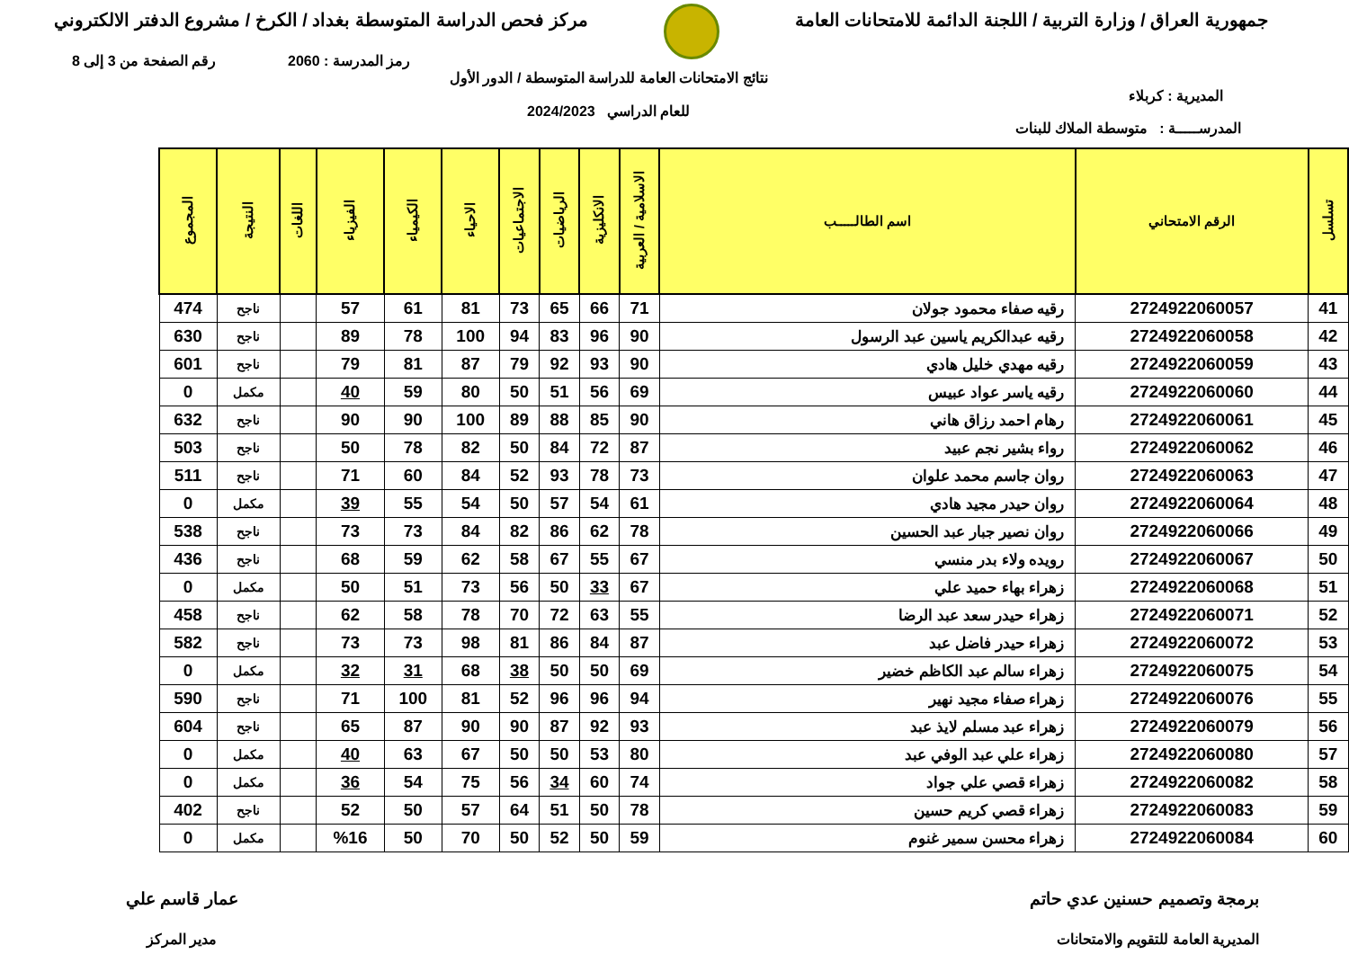جمهورية العراق / وزارة التربية / اللجنة الدائمة للامتحانات العامة
مركز فحص الدراسة المتوسطة بغداد / الكرخ / مشروع الدفتر الالكتروني
رمز المدرسة : 2060 رقم الصفحة من 3 إلى 8
المديرية : كربلاء نتائج الامتحانات العامة للدراسة المتوسطة / الدور الأول
للعام الدراسي 2024/2023
المدرســـــة : متوسطة الملاك للبنات
| تسلسل | الرقم الامتحاني | اسم الطالـــــب | الاسلامية / العربية | الانكليزية | الرياضيات | الاجتماعيات | الاحياء | الكيمياء | الفيزياء | اللغات | النتيجة | المجموع |
| --- | --- | --- | --- | --- | --- | --- | --- | --- | --- | --- | --- | --- |
| 41 | 2724922060057 | رقيه صفاء محمود جولان | 71 | 66 | 65 | 73 | 81 | 61 | 57 | | ناجح | 474 |
| 42 | 2724922060058 | رقيه عبدالكريم ياسين عبد الرسول | 90 | 96 | 83 | 94 | 100 | 78 | 89 | | ناجح | 630 |
| 43 | 2724922060059 | رقيه مهدي خليل هادي | 90 | 93 | 92 | 79 | 87 | 81 | 79 | | ناجح | 601 |
| 44 | 2724922060060 | رقيه ياسر عواد عبيس | 69 | 56 | 51 | 50 | 80 | 59 | 40 | | مكمل | 0 |
| 45 | 2724922060061 | رهام احمد رزاق هاني | 90 | 85 | 88 | 89 | 100 | 90 | 90 | | ناجح | 632 |
| 46 | 2724922060062 | رواء بشير نجم عبيد | 87 | 72 | 84 | 50 | 82 | 78 | 50 | | ناجح | 503 |
| 47 | 2724922060063 | روان جاسم محمد علوان | 73 | 78 | 93 | 52 | 84 | 60 | 71 | | ناجح | 511 |
| 48 | 2724922060064 | روان حيدر مجيد هادي | 61 | 54 | 57 | 50 | 54 | 55 | 39 | | مكمل | 0 |
| 49 | 2724922060066 | روان نصير جبار عبد الحسين | 78 | 62 | 86 | 82 | 84 | 73 | 73 | | ناجح | 538 |
| 50 | 2724922060067 | رويده ولاء بدر منسي | 67 | 55 | 67 | 58 | 62 | 59 | 68 | | ناجح | 436 |
| 51 | 2724922060068 | زهراء بهاء حميد علي | 67 | 33 | 50 | 56 | 73 | 51 | 50 | | مكمل | 0 |
| 52 | 2724922060071 | زهراء حيدر سعد عبد الرضا | 55 | 63 | 72 | 70 | 78 | 58 | 62 | | ناجح | 458 |
| 53 | 2724922060072 | زهراء حيدر فاضل عبد | 87 | 84 | 86 | 81 | 98 | 73 | 73 | | ناجح | 582 |
| 54 | 2724922060075 | زهراء سالم عبد الكاظم خضير | 69 | 50 | 50 | 38 | 68 | 31 | 32 | | مكمل | 0 |
| 55 | 2724922060076 | زهراء صفاء مجيد نهير | 94 | 96 | 96 | 52 | 81 | 100 | 71 | | ناجح | 590 |
| 56 | 2724922060079 | زهراء عبد مسلم لايذ عبد | 93 | 92 | 87 | 90 | 90 | 87 | 65 | | ناجح | 604 |
| 57 | 2724922060080 | زهراء علي عبد الوفي عبد | 80 | 53 | 50 | 50 | 67 | 63 | 40 | | مكمل | 0 |
| 58 | 2724922060082 | زهراء قصي علي جواد | 74 | 60 | 34 | 56 | 75 | 54 | 36 | | مكمل | 0 |
| 59 | 2724922060083 | زهراء قصي كريم حسين | 78 | 50 | 51 | 64 | 57 | 50 | 52 | | ناجح | 402 |
| 60 | 2724922060084 | زهراء محسن سمير غنوم | 59 | 50 | 52 | 50 | 70 | 50 | %16 | | مكمل | 0 |
برمجة وتصميم حسنين عدي حاتم
المديرية العامة للتقويم والامتحانات
عمار قاسم علي
مدير المركز